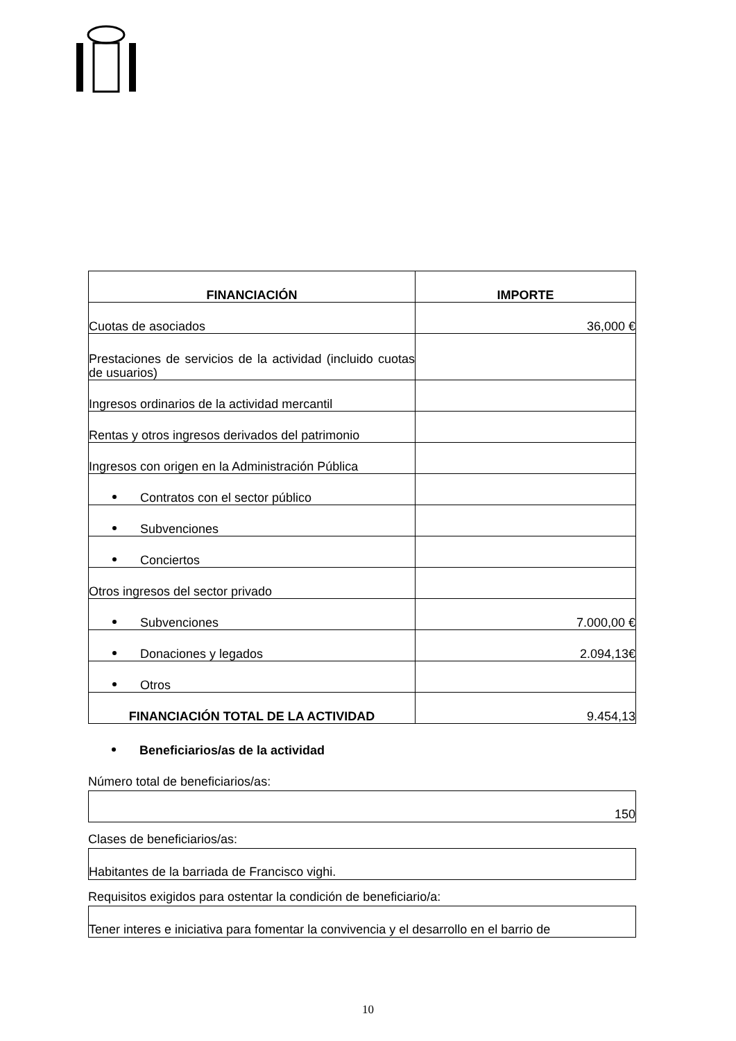| FINANCIACIÓN | IMPORTE |
| --- | --- |
| Cuotas de asociados | 36,000 € |
| Prestaciones de servicios de la actividad (incluido cuotas de usuarios) | |
| Ingresos ordinarios de la actividad mercantil | |
| Rentas y otros ingresos derivados del patrimonio | |
| Ingresos con origen en la Administración Pública | |
| Contratos con el sector público | |
| Subvenciones | |
| Conciertos | |
| Otros ingresos del sector privado | |
| Subvenciones | 7.000,00 € |
| Donaciones y legados | 2.094,13€ |
| Otros | |
| FINANCIACIÓN TOTAL DE LA ACTIVIDAD | 9.454,13 |
Beneficiarios/as de la actividad
Número total de beneficiarios/as:
150
Clases de beneficiarios/as:
Habitantes de la barriada de Francisco vighi.
Requisitos exigidos para ostentar la condición de beneficiario/a:
Tener interes e iniciativa para fomentar la convivencia y el desarrollo en el barrio de
10